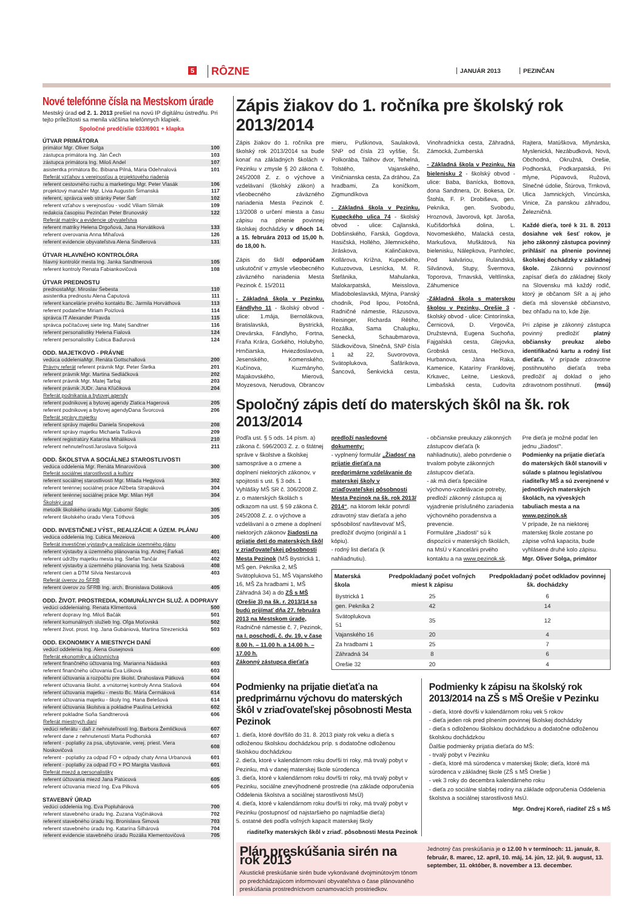5 RÔZNE JANUÁR 2013 PEZINČAN
Nové telefónne čísla na Mestskom úrade
Mestský úrad od 2. 1. 2013 prešiel na novú IP digitálnu ústredňu. Pri tejto príležitosti sa menila väčšina telefónnych klapiek.
Spoločné predčíslie 033/6901 + klapka
ÚTVAR PRIMÁTORA
| primátor Mgr. Oliver Solga | 100 |
| zástupca primátora Ing. Ján Čech | 103 |
| zástupca primátora Ing. Miloš Andel | 107 |
| asistentka primátora Bc. Bibiana Pilná, Mária Odehnalová | 101 |
| Referát vzťahov s verejnosťou a projektového riadenia | |
| referent cestovného ruchu a marketingu Mgr. Peter Vlasák | 106 |
| projektový manažér Mgr. Lívia Augustin Šimanská | 117 |
| referent, správca web stránky Peter Šafr | 102 |
| referent vzťahov s verejnosťou - vodič Viliam Slimák | 109 |
| redakcia časopisu Pezinčan Peter Brunovský | 122 |
| Referát matriky a evidencie obyvateľstva | |
| referent matriky Helena Drgoňová, Jana Horvátiková | 133 |
| referent overovania Anna Mihaľová | 126 |
| referent evidencie obyvateľstva Alena Šindlerová | 131 |
ÚTVAR HLAVNÉHO KONTROLÓRA
| hlavný kontrolór mesta Ing. Janka Sandtnerová | 105 |
| referent kontroly Renata Fabiankovičová | 108 |
ÚTVAR PREDNOSTU
| prednostaMgr. Miroslav Šebesta | 110 |
| asistentka prednostu Alena Čaputová | 111 |
| referent kancelárie prvého kontaktu Bc. Jarmila Horváthová | 113 |
| referent podateľne Miriam Poizlová | 114 |
| správca IT Alexander Pravda | 115 |
| správca počítačovej siete Ing. Matej Sandtner | 116 |
| referent personalistiky Helena Fialová | 124 |
| referent personalistiky Ľubica Baďurová | 124 |
ODD. MAJETKOVO - PRÁVNE
| vedúca oddeleniaMgr. Renáta Gottschallová | 200 |
| Právny referát referent právnik Mgr. Peter Štetka | 201 |
| referent právnik Mgr. Martina Sedláčková | 202 |
| referent právnik Mgr. Matej Tarbaj | 203 |
| referent právnik JUDr. Jana Kľúčiková | 204 |
| Referát podnikania a bytovej agendy | |
| referent podnikovej a bytovej agendy Zlatica Hagerová | 205 |
| referent podnikovej a bytovej agendyDana Švorcová | 206 |
| Referát správy majetku | |
| referent správy majetku Daniela Snopeková | 208 |
| referent správy majetku Michaela Tušková | 209 |
| referent registratúry Katarína Miháliková | 210 |
| referent nehnuteľnostíJaroslava Solgová | 211 |
ODD. ŠKOLSTVA A SOCIÁLNEJ STAROSTLIVOSTI
| vedúca oddelenia Mgr. Renáta Minarovičová | 300 |
| Referát sociálnej starostlivosti a kultúry | |
| referent sociálnej starostlivosti Mgr. Milada Hegyiová | 302 |
| referent terénnej sociálnej práce Alžbeta Strapáková | 304 |
| referent terénnej sociálnej práce Mgr. Milan Hýll | 304 |
| Školský úrad | |
| metodik školského úradu Mgr. Ľubomír Štiglic | 305 |
| referent školského úradu Viera Tóthová | 305 |
ODD. INVESTIČNEJ VÝST., REALIZÁCIE A ÚZEM. PLÁNU
| vedúca oddelenia Ing. Ľubica Mezeiová | 400 |
| Referát investičnej výstavby a realizácie územného plánu | |
| referent výstavby a územného plánovania Ing. Andrej Farkaš | 401 |
| referent údržby majetku mesta Ing. Štefan Tančár | 402 |
| referent výstavby a územného plánovania Ing. Iveta Szabová | 408 |
| referent cien a DTM Silvia Nestarcová | 403 |
| Referát úverov zo ŠFRB | |
| referent úverov zo ŠFRB Ing. arch. Bronislava Doláková | 405 |
ODD. ŽIVOT. PROSTREDIA, KOMUNÁLNYCH SLUŽ. A DOPRAVY
| vedúci oddeleniaIng. Renata Klimentová | 500 |
| referent dopravy Ing. Miloš Bačák | 501 |
| referent komunálnych služieb Ing. Oľga Moťovská | 502 |
| referent život. prost. Ing. Jana Gubániová, Martina Strezenická | 503 |
ODD. EKONOMIKY A MIESTNYCH DANÍ
| vedúcl oddelenia Ing. Alena Gusejnová | 600 |
| Referát ekonomiky a účtovníctva | |
| referent finančného účtovania Ing. Marianna Nádaská | 603 |
| referent finančného účtovania Eva Lišková | 603 |
| referent účtovania a rozpočtu pre školst. Drahoslava Pátková | 604 |
| referent účtovania školst. a vnútornej kontroly Anna Stašová | 604 |
| referent účtovania majetku - mesto Bc. Mária Čermáková | 614 |
| referent účtovania majetku - školy Ing. Hana Belešová | 614 |
| referent účtovania školstva a pokladne Paulína Letnická | 602 |
| referent pokladne Soňa Sandtnerová | 606 |
| Referát miestnych daní | |
| vedúci referátu - daň z nehnuteľností Ing. Barbora Žemličková | 607 |
| referent dane z nehnuteností Marta Podhorská | 607 |
| referent - poplatky za psa, ubytovanie, verej. priest. Viera Noskovičová | 608 |
| referent - poplatky za odpad FO + odpady chaty Anna Urbanová | 601 |
| referent - poplatky za odpad FO + PO Margita Vastlová | 601 |
| Referát miezd a personalistiky | |
| referent účtovania miezd Jana Patúcová | 605 |
| referent účtovania miezd Ing. Eva Pilková | 605 |
STAVEBNÝ ÚRAD
| vedúci oddelenia Ing. Eva Popluhárová | 700 |
| referent stavebného úradu Ing. Zuzana Vojčináková | 702 |
| referent stavebného úradu Ing. Bronislava Šimová | 703 |
| referent stavebného úradu Ing. Katarína Šilhárová | 704 |
| referent evidencie stavebného úradu Rozália Klementovičová | 705 |
Zápis žiakov do 1. ročníka pre školský rok 2013/2014
Zápis žiakov do 1. ročníka pre školský rok 2013/2014 sa bude konať na základných školách v Pezinku v zmysle § 20 zákona č. 245/2008 Z. z. o výchove a vzdelávaní (školský zákon) a všeobecného záväzného nariadenia Mesta Pezinok č. 13/2008 o určení miesta a času zápisu na plnenie povinnej školskej dochádzky v dňoch 14. a 15. februára 2013 od 15,00 h. do 18,00 h.
Zápis do škôl odporúčam uskutočniť v zmysle všeobecného záväzného nariadenia Mesta Pezinok č. 15/2011
- Základná škola v Pezinku, Fándlyho 11 - školský obvod - ulice: 1.mája, Bernolákova, Bratislavská, Bystrická, Drevárska, Fándlyho, Fortna, Fraňa Krára, Gorkého, Holubyho, Hrnčiarska, Hviezdoslavova, Jesenského, Komenského, Kučínova, Kuzmányho, Majakovského, Mierová, Moyzesova, Nerudova, Obrancov mieru, Puškinova, Saulaková, SNP od čísla 23 vyššie, Št. Polkorába, Talihov dvor, Tehelná, Tolstého, Vajanského, Viničnianska cesta, Za dráhou, Za hradbami, Za koníčkom, Zigmundíkova
- Základná škola v Pezinku, Kupeckého ulica 74 - školský obvod - ulice: Cajlanská, Dobšinského, Farská, Gogdova, Hasičská, Hollého, Jilemnického, Jiráskova, Kalinčiakova, Kollárova, Krížna, Kupeckého, Kutuzovova, Lesnícka, M. R. Štefánika, Mahulanka, Malokarpatská, Meisslova, Mladoboleslavská, Mýtna, Panský chodník, Pod lipou, Potočná, Radničné námestie, Rázusova, Reisinger, Richarda Rétiho, Rozálka, Sama Chalupku, Senecká, Schaubmarova, Sládkovičova, Slnečná, SNP čísla 1 až 22, Suvorovova, Svätoplukova, Šafárikova, Šancová, Šenkvická cesta, Vinohradnícka cesta, Záhradná, Zámocká, Zumberská
- Základná škola v Pezinku, Na bielenisku 2 - školský obvod - ulice: Baba, Banícka, Bottova, dona Sandtnera, Dr. Bokesa, Dr. Štohla, F. P. Drobiševa, gen. Pekníka, gen. Svobodu, Hroznová, Javorová, kpt. Jaroša, Kučišdorfská dolina, L. Novomeského, Malacká cesta, Markušova, Muškátová, Na bielenisku, Nálepkova, Panholec, Pod kalváriou, Rulandská, Silvánová, Stupy, Švermova, Toporova, Trnavská, Veltlínska, Záhumenice
-Základná škola s materskou školou v Pezinku, Orešie 3 - školský obvod - ulice: Cintorínska, Černicová, D. Virgoviča, Družstevná, Eugena Suchoňa, Fajgalská cesta, Glejovka, Grobská cesta, Hečkova, Hurbanova, Jána Raka, Kamenice, Kataríny Franklovej, Krkavec, Leitne, Liesková, Limbašská cesta, Ľudovíta Rajtera, Matúškova, Mlynárska, Myslenická, Nezábudková, Nová, Obchodná, Okružná, Orešie, Podhorská, Podkarpatská, Pri mlyne, Púpavová, Ružová, Slnečné údolie, Štúrova, Trnková, Ulica Jamnických, Vincúrska, Vinice, Za panskou záhradou, Železničná.
Každé dieťa, toré k 31. 8. 2013 dosiahne vek šesť rokov, je jeho zákonný zástupca povinný prihlásiť na plnenie povinnej školskej dochádzky v základnej škole. Zákonnú povinnosť zapísať dieťa do základnej školy na Slovensku má každý rodič, ktorý je občanom SR a aj jeho dieťa má slovenské občianstvo, bez ohľadu na to, kde žije.
Pri zápise je zákonný zástupca povinný predložiť platný občiansky preukaz alebo identifikačnú kartu a rodný list dieťaťa. V prípade zdravotne postihnutého dieťaťa treba predložiť aj doklad o jeho zdravotnom postihnutí. (msú)
Spoločný zápis detí do materských škôl na šk. rok 2013/2014
Podľa ust. § 5 ods. 14 písm. a) zákona č. 596/2003 Z. z. o štátnej správe v školstve a školskej samospráve a o zmene a doplnení niektorých zákonov, v spojitosti s ust. § 3 ods. 1 Vyhlášky MŠ SR č. 306/2008 Z. z. o materských školách s odkazom na ust. § 59 zákona č. 245/2008 Z. z. o výchove a vzdelávaní a o zmene a doplnení niektorých zákonov žiadosti na prijatie detí do materských škôl v zriaďovateľskej pôsobnosti Mesta Pezinok (MŠ Bystrická 1, MŠ gen. Pekníka 2, MŠ Svätoplukova 51, MŠ Vajanského 16, MŠ Za hradbami 1, MŠ Záhradná 34) a do ZŠ s MŠ (Orešie 3) na šk. r. 2013/14 sa budú prijímať dňa 27. februára 2013 na Mestskom úrade, Radničné námestie č. 7, Pezinok, na I. poschodí, č. dv. 19, v čase 8.00 h. – 11.00 h. a 14.00 h. – 17.00 h.
Zákonný zástupca dieťaťa
predloží nasledovné dokumenty:
- vyplnený formulár „Žiadosť na prijatie dieťaťa na predprimárne vzdelávanie do materskej školy v zriaďovateľskej pôsobnosti Mesta Pezinok na šk. rok 2013/ 2014“, na ktorom lekár potvrdí zdravotný stav dieťaťa a jeho spôsobilosť navštevovať MŠ, predložiť dvojmo (originál a 1 kópiu).
- rodný list dieťaťa (k nahliadnutiu).
- občianske preukazy zákonných zástupcov dieťaťa (k nahliadnutiu), alebo potvrdenie o trvalom pobyte zákonných zástupcov dieťaťa.
- ak má dieťa špeciálne výchovno-vzdelávacie potreby, predloží zákonný zástupca aj vyjadrenie príslušného zariadenia výchovného poradenstva a prevencie.
Formuláre „žiadosti“ sú k dispozícii v materských školách, na MsÚ v Kancelárii prvého kontaktu a na www.pezinok.sk.
Pre dieťa je možné podať len jednu „žiadosť“.
Podmienky na prijatie dieťaťa do materských škôl stanovili v súlade s platnou legislatívou riaditeľky MŠ a sú zverejnené v jednotlivých materských školách, na výveských tabuliach mesta a na www.pezinok.sk
V prípade, že na niektorej materskej škole zostane po zápise voľná kapacita, bude vyhlásené druhé kolo zápisu.
Mgr. Oliver Solga, primátor
| Materská škola | Predpokladaný počet voľných miest k zápisu | Predpokladaný počet odkladov povinnej šk. dochádzky |
| --- | --- | --- |
| Bystrická 1 | 25 | 6 |
| gen. Pekníka 2 | 42 | 14 |
| Svätoplukova 51 | 35 | 12 |
| Vajanského 16 | 20 | 4 |
| Za hradbami 1 | 25 | 7 |
| Záhradná 34 | 8 | 6 |
| Orešie 32 | 20 | 4 |
Podmienky na prijatie dieťaťa na predprimárnu výchovu do materských škôl v zriaďovateľskej pôsobnosti Mesta Pezinok
1. dieťa, ktoré dovŕšilo do 31. 8. 2013 piaty rok veku a dieťa s odloženou školskou dochádzkou príp. s dodatočne odloženou školskou dochádzkou
2. dieťa, ktoré v kalendárnom roku dovŕši tri roky, má trvalý pobyt v Pezinku, má v danej materskej škole súrodenca
3. dieťa, ktoré v kalendárnom roku dovŕši tri roky, má trvalý pobyt v Pezinku, sociálne znevýhodnené prostredie (na základe odporučenia Oddelenia školstva a sociálnej starostlivosti MsÚ)
4. dieťa, ktoré v kalendárnom roku dovŕši tri roky, má trvalý pobyt v Pezinku (postupnosť od najstaršieho po najmladšie dieťa)
5. ostatné deti podľa voľných kapacít materskej školy
riaditeľky materských škôl v zriaď. pôsobnosti Mesta Pezinok
Podmienky k zápisu na školský rok 2013/2014 na ZŠ s MŠ Orešie v Pezinku
- dieťa, ktoré dovŕši v kalendárnom roku vek 5 rokov
- dieťa jeden rok pred plnením povinnej školskej dochádzky
- dieťa s odloženou školskou dochádzkou a dodatočne odloženou školskou dochádzkou
Ďalšie podmienky prijatia dieťaťa do MŠ:
- trvalý pobyt v Pezinku
- dieťa, ktoré má súrodenca v materskej škole; dieťa, ktoré má súrodenca v základnej škole (ZŠ s MŠ Orešie )
- vek 3 roky do decembra kalendárneho roku
- dieťa zo sociálne slabšej rodiny na základe odporučenia Oddelenia školstva a sociálnej starostlivosti MsÚ.
Mgr. Ondrej Koreň, riaditeľ ZŠ s MŠ
Plán preskúšania sirén na rok 2013
Akustické preskúšanie sirén bude vykonávané dvojminútovým tónom po predchádzajúcom informovaní obyvateľstva o čase plánovaného preskúšania prostredníctvom oznamovacích prostriedkov.
Jednotný čas preskúšania je o 12.00 h v termínoch: 11. január, 8. február, 8. marec, 12. apríl, 10. máj, 14. jún, 12. júl, 9. august, 13. september, 11. október, 8. november a 13. december.